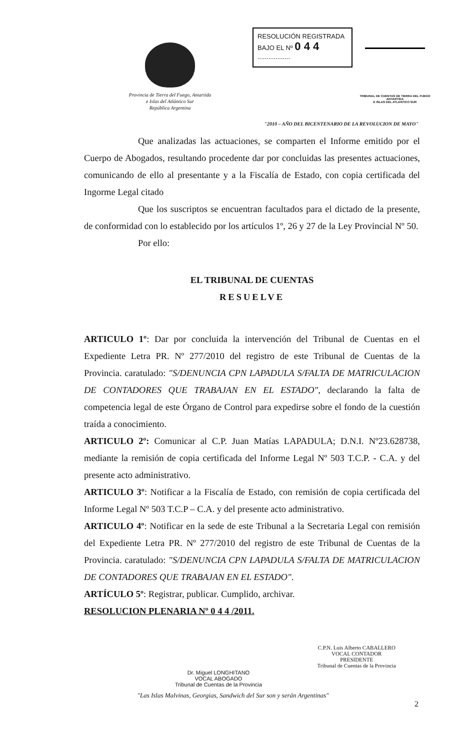Provincia de Tierra del Fuego, Antartida
e Islas del Atlántico Sur
República Argentina
RESOLUCIÓN REGISTRADA
BAJO EL Nº 0 4 4 ..................
TRIBUNAL DE CUENTAS DE TIERRA DEL FUEGO
ANTARTIDA
E ISLAS DEL ATLANTICO SUR
"2010 – AÑO DEL BICENTENARIO DE LA REVOLUCION DE MAYO"
Que analizadas las actuaciones, se comparten el Informe emitido por el Cuerpo de Abogados, resultando procedente dar por concluidas las presentes actuaciones, comunicando de ello al presentante y a la Fiscalía de Estado, con copia certificada del Ingorme Legal citado
Que los suscriptos se encuentran facultados para el dictado de la presente, de conformidad con lo establecido por los artículos 1º, 26 y 27 de la Ley Provincial Nº 50.
Por ello:
EL TRIBUNAL DE CUENTAS
RESUELVE
ARTICULO 1º: Dar por concluida la intervención del Tribunal de Cuentas en el Expediente Letra PR. Nº 277/2010 del registro de este Tribunal de Cuentas de la Provincia. caratulado: "S/DENUNCIA CPN LAPADULA S/FALTA DE MATRICULACION DE CONTADORES QUE TRABAJAN EN EL ESTADO", declarando la falta de competencia legal de este Órgano de Control para expedirse sobre el fondo de la cuestión traída a conocimiento.
ARTICULO 2º: Comunicar al C.P. Juan Matías LAPADULA; D.N.I. Nº23.628738, mediante la remisión de copia certificada del Informe Legal Nº 503 T.C.P. - C.A. y del presente acto administrativo.
ARTICULO 3º: Notificar a la Fiscalía de Estado, con remisión de copia certificada del Informe Legal Nº 503 T.C.P – C.A. y del presente acto administrativo.
ARTICULO 4º: Notificar en la sede de este Tribunal a la Secretaria Legal con remisión del Expediente Letra PR. Nº 277/2010 del registro de este Tribunal de Cuentas de la Provincia. caratulado: "S/DENUNCIA CPN LAPADULA S/FALTA DE MATRICULACION DE CONTADORES QUE TRABAJAN EN EL ESTADO".
ARTÍCULO 5º: Registrar, publicar. Cumplido, archivar.
RESOLUCION PLENARIA Nº 0 4 4 /2011.
Dr. Miguel LONGHITANO
VOCAL ABOGADO
Tribunal de Cuentas de la Provincia
C.P.N. Luis Alberto CABALLERO
VOCAL CONTADOR
PRESIDENTE
Tribunal de Cuentas de la Provincia
"Las Islas Malvinas, Georgias, Sandwich del Sur son y serán Argentinas"
2